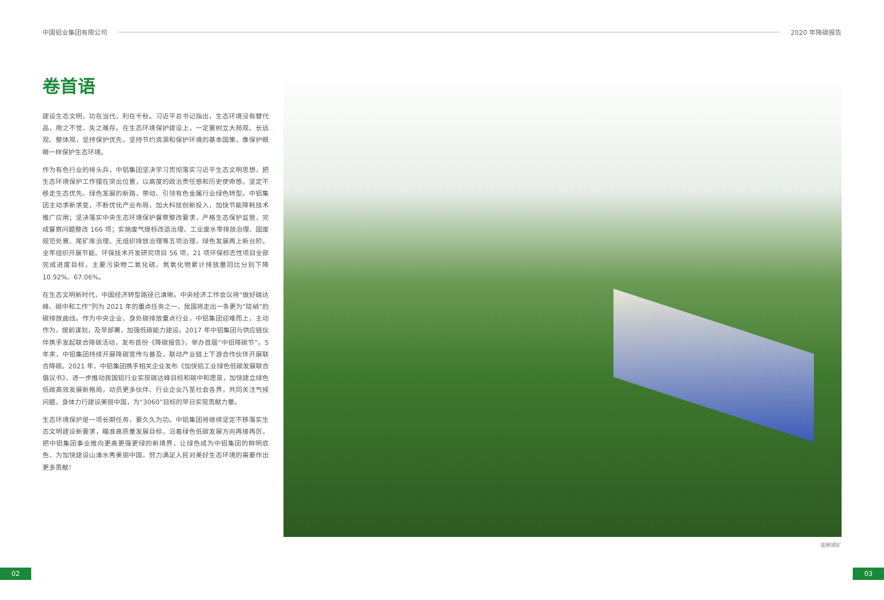中国铝业集团有限公司 2020 年降碳报告
卷首语
建设生态文明，功在当代，利在千秋。习近平总书记指出，生态环境没有替代品，用之不觉，失之难存。在生态环境保护建设上，一定要树立大局观、长远观、整体观，坚持保护优先，坚持节约资源和保护环境的基本国策，像保护眼睛一样保护生态环境。
作为有色行业的排头兵，中铝集团坚决学习贯彻落实习近平生态文明思想，把生态环境保护工作摆在突出位置，以高度的政治责任感和历史使命感，坚定不移走生态优先、绿色发展的新路，带动、引领有色金属行业绿色转型。中铝集团主动求新求变，不断优化产业布局，加大科技创新投入，加快节能降耗技术推广应用；坚决落实中央生态环境保护督察整改要求，严格生态保护监管，完成督察问题整改 166 项；实施废气提标改造治理、工业废水零排放治理、固废规范处置、尾矿库治理、无组织排放治理等五项治理，绿色发展再上新台阶。全年组织开展节能、环保技术开发研究项目 56 项，21 项环保标志性项目全部完成进度目标，主要污染物二氧化硫、氮氧化物累计排放量同比分别下降 10.92%、67.06%。
在生态文明新时代，中国经济转型路径已清晰。中央经济工作会议将“做好碳达峰、碳中和工作”列为 2021 年的重点任务之一，我国将走出一条更为“陡峭”的碳排放曲线。作为中央企业、身处碳排放重点行业，中铝集团迎难而上，主动作为，提前谋划，及早部署，加强低碳能力建设。2017 年中铝集团与供应链伙伴携手发起联合降碳活动，发布首份《降碳报告》，举办首届“中铝降碳节”。5 年来，中铝集团持续开展降碳宣传与普及，联动产业链上下游合作伙伴开展联合降碳。2021 年，中铝集团携手相关企业发布《加快铝工业绿色低碳发展联合倡议书》，进一步推动我国铝行业实现碳达峰目标和碳中和愿景，加快建立绿色低碳高效发展新格局，动员更多伙伴、行业企业乃至社会各界，共同关注气候问题，身体力行建设美丽中国，为“3060”目标的早日实现贡献力量。
生态环境保护是一项长期任务，要久久为功。中铝集团将继续坚定不移落实生态文明建设新要求，瞄准高质量发展目标，沿着绿色低碳发展方向再接再厉，把中铝集团事业推向更高更强更绿的新境界，让绿色成为中铝集团的鲜明底色，为加快建设山清水秀美丽中国，努力满足人民对美好生态环境的需要作出更多贡献！
普朗铜矿
02 03